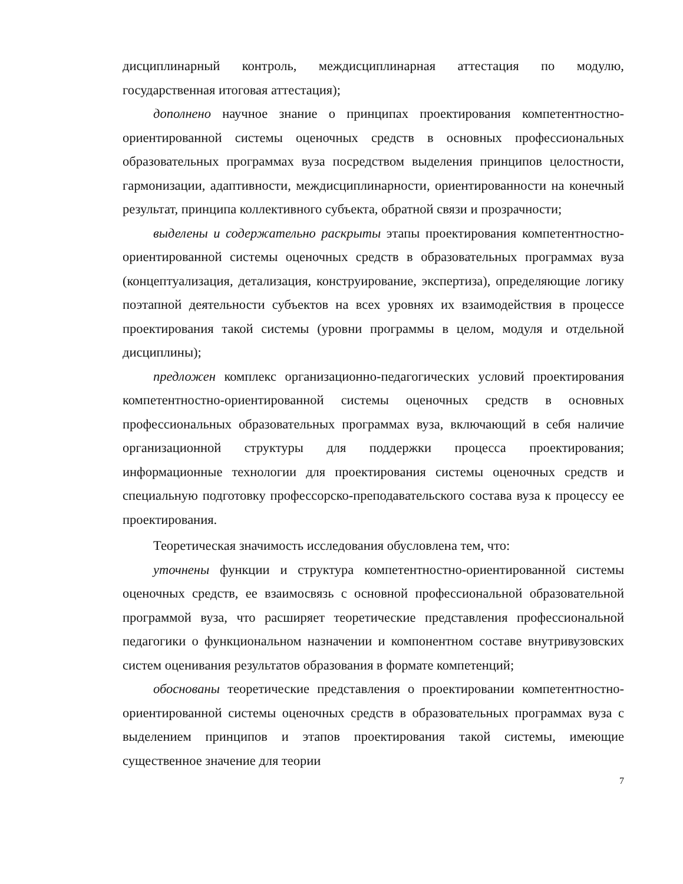дисциплинарный контроль, междисциплинарная аттестация по модулю, государственная итоговая аттестация);
дополнено научное знание о принципах проектирования компетентностно-ориентированной системы оценочных средств в основных профессиональных образовательных программах вуза посредством выделения принципов целостности, гармонизации, адаптивности, междисциплинарности, ориентированности на конечный результат, принципа коллективного субъекта, обратной связи и прозрачности;
выделены и содержательно раскрыты этапы проектирования компетентностно-ориентированной системы оценочных средств в образовательных программах вуза (концептуализация, детализация, конструирование, экспертиза), определяющие логику поэтапной деятельности субъектов на всех уровнях их взаимодействия в процессе проектирования такой системы (уровни программы в целом, модуля и отдельной дисциплины);
предложен комплекс организационно-педагогических условий проектирования компетентностно-ориентированной системы оценочных средств в основных профессиональных образовательных программах вуза, включающий в себя наличие организационной структуры для поддержки процесса проектирования; информационные технологии для проектирования системы оценочных средств и специальную подготовку профессорско-преподавательского состава вуза к процессу ее проектирования.
Теоретическая значимость исследования обусловлена тем, что:
уточнены функции и структура компетентностно-ориентированной системы оценочных средств, ее взаимосвязь с основной профессиональной образовательной программой вуза, что расширяет теоретические представления профессиональной педагогики о функциональном назначении и компонентном составе внутривузовских систем оценивания результатов образования в формате компетенций;
обоснованы теоретические представления о проектировании компетентностно-ориентированной системы оценочных средств в образовательных программах вуза с выделением принципов и этапов проектирования такой системы, имеющие существенное значение для теории
7